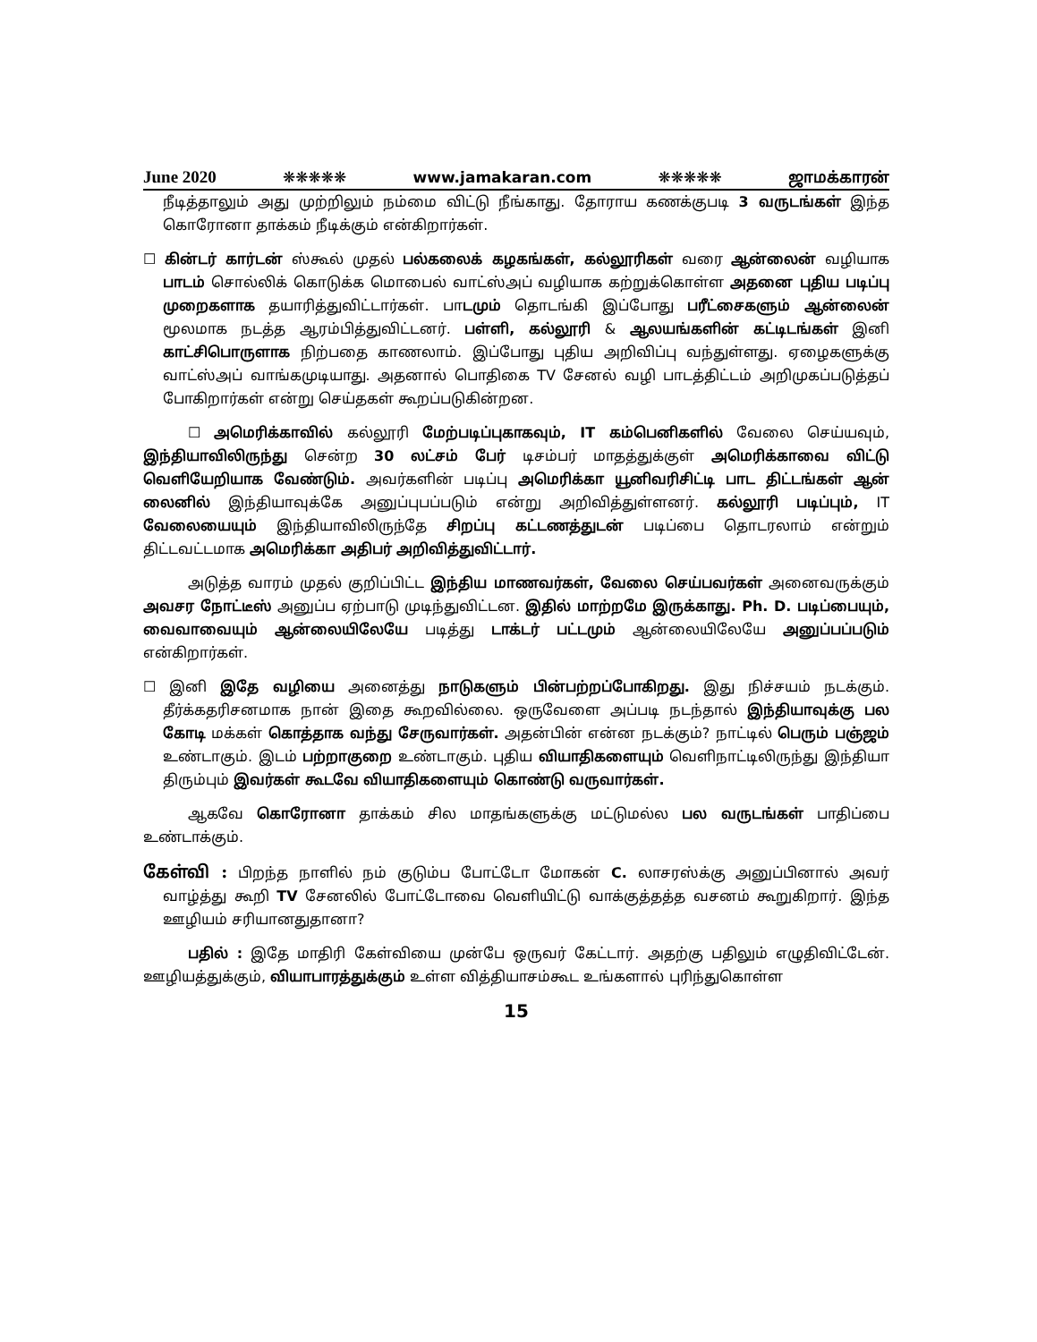June 2020 ❋❋❋❋❋ www.jamakaran.com ❋❋❋❋❋ ஜாமக்காரன்
நீடித்தாலும் அது முற்றிலும் நம்மை விட்டு நீங்காது. தோராய கணக்குபடி 3 வருடங்கள் இந்த கொரோனா தாக்கம் நீடிக்கும் என்கிறார்கள்.
☐ கின்டர் கார்டன் ஸ்கூல் முதல் பல்கலைக் கழகங்கள், கல்லூரிகள் வரை ஆன்லைன் வழியாக பாடம் சொல்லிக் கொடுக்க மொபைல் வாட்ஸ்அப் வழியாக கற்றுக்கொள்ள அதனை புதிய படிப்பு முறைகளாக தயாரித்துவிட்டார்கள். பாடமும் தொடங்கி இப்போது பரீட்சைகளும் ஆன்லைன் மூலமாக நடத்த ஆரம்பித்துவிட்டனர். பள்ளி, கல்லூரி & ஆலயங்களின் கட்டிடங்கள் இனி காட்சிபொருளாக நிற்பதை காணலாம். இப்போது புதிய அறிவிப்பு வந்துள்ளது. ஏழைகளுக்கு வாட்ஸ்அப் வாங்கமுடியாது. அதனால் பொதிகை TV சேனல் வழி பாடத்திட்டம் அறிமுகப்படுத்தப் போகிறார்கள் என்று செய்தகள் கூறப்படுகின்றன.
☐ அமெரிக்காவில் கல்லூரி மேற்படிப்புகாகவும், IT கம்பெனிகளில் வேலை செய்யவும், இந்தியாவிலிருந்து சென்ற 30 லட்சம் பேர் டிசம்பர் மாதத்துக்குள் அமெரிக்காவை விட்டு வெளியேறியாக வேண்டும். அவர்களின் படிப்பு அமெரிக்கா யூனிவரிசிட்டி பாட திட்டங்கள் ஆன் லைனில் இந்தியாவுக்கே அனுப்புபப்படும் என்று அறிவித்துள்ளனர். கல்லூரி படிப்பும், IT வேலையையும் இந்தியாவிலிருந்தே சிறப்பு கட்டணத்துடன் படிப்பை தொடரலாம் என்றும் திட்டவட்டமாக அமெரிக்கா அதிபர் அறிவித்துவிட்டார்.
அடுத்த வாரம் முதல் குறிப்பிட்ட இந்திய மாணவர்கள், வேலை செய்பவர்கள் அனைவருக்கும் அவசர நோட்டீஸ் அனுப்ப ஏற்பாடு முடிந்துவிட்டன. இதில் மாற்றமே இருக்காது. Ph. D. படிப்பையும், வைவாவையும் ஆன்லையிலேயே படித்து டாக்டர் பட்டமும் ஆன்லையிலேயே அனுப்பப்படும் என்கிறார்கள்.
☐ இனி இதே வழியை அனைத்து நாடுகளும் பின்பற்றப்போகிறது. இது நிச்சயம் நடக்கும். தீர்க்கதரிசனமாக நான் இதை கூறவில்லை. ஒருவேளை அப்படி நடந்தால் இந்தியாவுக்கு பல கோடி மக்கள் கொத்தாக வந்து சேருவார்கள். அதன்பின் என்ன நடக்கும்? நாட்டில் பெரும் பஞ்ஜம் உண்டாகும். இடம் பற்றாகுறை உண்டாகும். புதிய வியாதிகளையும் வெளிநாட்டிலிருந்து இந்தியா திரும்பும் இவர்கள் கூடவே வியாதிகளையும் கொண்டு வருவார்கள்.
ஆகவே கொரோனா தாக்கம் சில மாதங்களுக்கு மட்டுமல்ல பல வருடங்கள் பாதிப்பை உண்டாக்கும்.
கேள்வி : பிறந்த நாளில் நம் குடும்ப போட்டோ மோகன் C. லாசரஸ்க்கு அனுப்பினால் அவர் வாழ்த்து கூறி TV சேனலில் போட்டோவை வெளியிட்டு வாக்குத்தத்த வசனம் கூறுகிறார். இந்த ஊழியம் சரியானதுதானா?
பதில் : இதே மாதிரி கேள்வியை முன்பே ஒருவர் கேட்டார். அதற்கு பதிலும் எழுதிவிட்டேன். ஊழியத்துக்கும், வியாபாரத்துக்கும் உள்ள வித்தியாசம்கூட உங்களால் புரிந்துகொள்ள
15